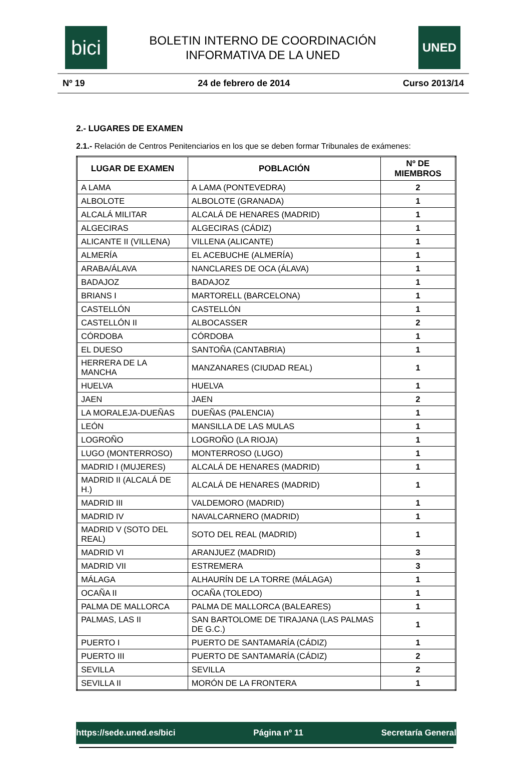bici
BOLETIN INTERNO DE COORDINACIÓN
INFORMATIVA DE LA UNED
UNED
Nº 19 24 de febrero de 2014 Curso 2013/14
2.- LUGARES DE EXAMEN
2.1.- Relación de Centros Penitenciarios en los que se deben formar Tribunales de exámenes:
| LUGAR DE EXAMEN | POBLACIÓN | Nº DE MIEMBROS |
| --- | --- | --- |
| A LAMA | A LAMA (PONTEVEDRA) | 2 |
| ALBOLOTE | ALBOLOTE (GRANADA) | 1 |
| ALCALÁ MILITAR | ALCALÁ DE HENARES (MADRID) | 1 |
| ALGECIRAS | ALGECIRAS (CÁDIZ) | 1 |
| ALICANTE II (VILLENA) | VILLENA (ALICANTE) | 1 |
| ALMERÍA | EL ACEBUCHE (ALMERÍA) | 1 |
| ARABA/ÁLAVA | NANCLARES DE OCA (ÁLAVA) | 1 |
| BADAJOZ | BADAJOZ | 1 |
| BRIANS I | MARTORELL (BARCELONA) | 1 |
| CASTELLÓN | CASTELLÓN | 1 |
| CASTELLÓN II | ALBOCASSER | 2 |
| CÓRDOBA | CÓRDOBA | 1 |
| EL DUESO | SANTOÑA (CANTABRIA) | 1 |
| HERRERA DE LA MANCHA | MANZANARES (CIUDAD REAL) | 1 |
| HUELVA | HUELVA | 1 |
| JAEN | JAEN | 2 |
| LA MORALEJA-DUEÑAS | DUEÑAS (PALENCIA) | 1 |
| LEÓN | MANSILLA DE LAS MULAS | 1 |
| LOGROÑO | LOGROÑO (LA RIOJA) | 1 |
| LUGO (MONTERROSO) | MONTERROSO (LUGO) | 1 |
| MADRID I (MUJERES) | ALCALÁ DE HENARES (MADRID) | 1 |
| MADRID II (ALCALÁ DE H.) | ALCALÁ DE HENARES (MADRID) | 1 |
| MADRID III | VALDEMORO (MADRID) | 1 |
| MADRID IV | NAVALCARNERO (MADRID) | 1 |
| MADRID V (SOTO DEL REAL) | SOTO DEL REAL (MADRID) | 1 |
| MADRID VI | ARANJUEZ (MADRID) | 3 |
| MADRID VII | ESTREMERA | 3 |
| MÁLAGA | ALHAURÍN DE LA TORRE (MÁLAGA) | 1 |
| OCAÑA II | OCAÑA (TOLEDO) | 1 |
| PALMA DE MALLORCA | PALMA DE MALLORCA (BALEARES) | 1 |
| PALMAS, LAS II | SAN BARTOLOME DE TIRAJANA (LAS PALMAS DE G.C.) | 1 |
| PUERTO I | PUERTO DE SANTAMARÍA (CÁDIZ) | 1 |
| PUERTO III | PUERTO DE SANTAMARÍA (CÁDIZ) | 2 |
| SEVILLA | SEVILLA | 2 |
| SEVILLA II | MORÓN DE LA FRONTERA | 1 |
https://sede.uned.es/bici Página nº 11 Secretaría General